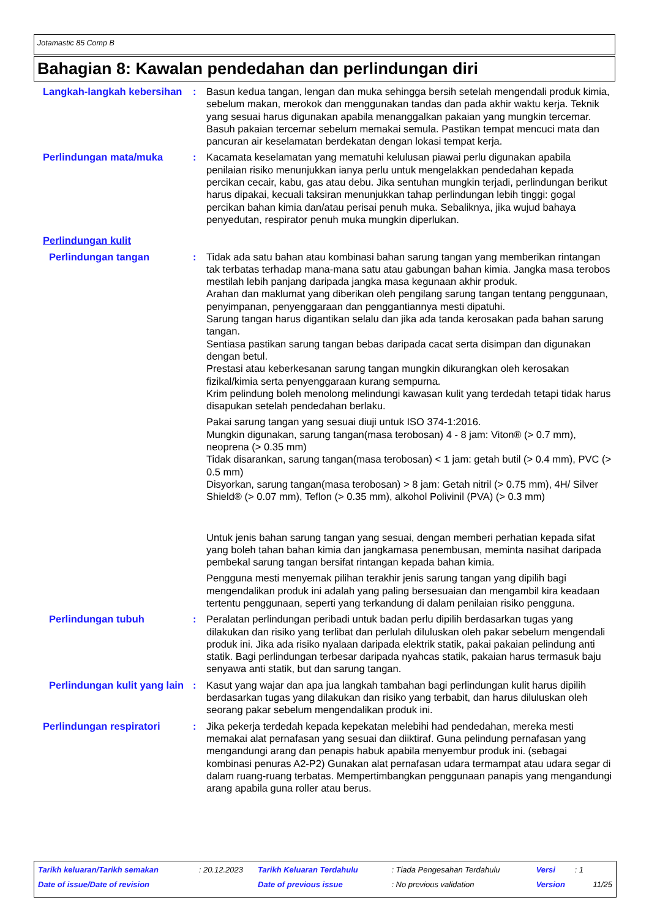Jotamastic 85 Comp B
Bahagian 8: Kawalan pendedahan dan perlindungan diri
Langkah-langkah kebersihan
: Basun kedua tangan, lengan dan muka sehingga bersih setelah mengendali produk kimia, sebelum makan, merokok dan menggunakan tandas dan pada akhir waktu kerja. Teknik yang sesuai harus digunakan apabila menanggalkan pakaian yang mungkin tercemar. Basuh pakaian tercemar sebelum memakai semula. Pastikan tempat mencuci mata dan pancuran air keselamatan berdekatan dengan lokasi tempat kerja.
Perlindungan mata/muka : Kacamata keselamatan yang mematuhi kelulusan piawai perlu digunakan apabila penilaian risiko menunjukkan ianya perlu untuk mengelakkan pendedahan kepada percikan cecair, kabu, gas atau debu. Jika sentuhan mungkin terjadi, perlindungan berikut harus dipakai, kecuali taksiran menunjukkan tahap perlindungan lebih tinggi: gogal percikan bahan kimia dan/atau perisai penuh muka. Sebaliknya, jika wujud bahaya penyedutan, respirator penuh muka mungkin diperlukan.
Perlindungan kulit
Perlindungan tangan : Tidak ada satu bahan atau kombinasi bahan sarung tangan yang memberikan rintangan tak terbatas terhadap mana-mana satu atau gabungan bahan kimia. Jangka masa terobos mestilah lebih panjang daripada jangka masa kegunaan akhir produk.
Arahan dan maklumat yang diberikan oleh pengilang sarung tangan tentang penggunaan, penyimpanan, penyenggaraan dan penggantiannya mesti dipatuhi.
Sarung tangan harus digantikan selalu dan jika ada tanda kerosakan pada bahan sarung tangan.
Sentiasa pastikan sarung tangan bebas daripada cacat serta disimpan dan digunakan dengan betul.
Prestasi atau keberkesanan sarung tangan mungkin dikurangkan oleh kerosakan fizikal/kimia serta penyenggaraan kurang sempurna.
Krim pelindung boleh menolong melindungi kawasan kulit yang terdedah tetapi tidak harus disapukan setelah pendedahan berlaku.
Pakai sarung tangan yang sesuai diuji untuk ISO 374-1:2016.
Mungkin digunakan, sarung tangan(masa terobosan) 4 - 8 jam: Viton® (> 0.7 mm), neoprena (> 0.35 mm)
Tidak disarankan, sarung tangan(masa terobosan) < 1 jam: getah butil (> 0.4 mm), PVC (> 0.5 mm)
Disyorkan, sarung tangan(masa terobosan) > 8 jam: Getah nitril (> 0.75 mm), 4H/ Silver Shield® (> 0.07 mm), Teflon (> 0.35 mm), alkohol Polivinil (PVA) (> 0.3 mm)
Untuk jenis bahan sarung tangan yang sesuai, dengan memberi perhatian kepada sifat yang boleh tahan bahan kimia dan jangkamasa penembusan, meminta nasihat daripada pembekal sarung tangan bersifat rintangan kepada bahan kimia.
Pengguna mesti menyemak pilihan terakhir jenis sarung tangan yang dipilih bagi mengendalikan produk ini adalah yang paling bersesuaian dan mengambil kira keadaan tertentu penggunaan, seperti yang terkandung di dalam penilaian risiko pengguna.
Perlindungan tubuh : Peralatan perlindungan peribadi untuk badan perlu dipilih berdasarkan tugas yang dilakukan dan risiko yang terlibat dan perlulah diluluskan oleh pakar sebelum mengendali produk ini. Jika ada risiko nyalaan daripada elektrik statik, pakai pakaian pelindung anti statik. Bagi perlindungan terbesar daripada nyahcas statik, pakaian harus termasuk baju senyawa anti statik, but dan sarung tangan.
Perlindungan kulit yang lain
: Kasut yang wajar dan apa jua langkah tambahan bagi perlindungan kulit harus dipilih berdasarkan tugas yang dilakukan dan risiko yang terbabit, dan harus diluluskan oleh seorang pakar sebelum mengendalikan produk ini.
Perlindungan respiratori : Jika pekerja terdedah kepada kepekatan melebihi had pendedahan, mereka mesti memakai alat pernafasan yang sesuai dan diiktiraf. Guna pelindung pernafasan yang mengandungi arang dan penapis habuk apabila menyembur produk ini. (sebagai kombinasi penuras A2-P2) Gunakan alat pernafasan udara termampat atau udara segar di dalam ruang-ruang terbatas. Mempertimbangkan penggunaan panapis yang mengandungi arang apabila guna roller atau berus.
| Tarikh keluaran/Tarikh semakan | : 20.12.2023 | Tarikh Keluaran Terdahulu | : Tiada Pengesahan Terdahulu | Versi | : 1 | |
| Date of issue/Date of revision | | Date of previous issue | : No previous validation | Version | | 11/25 |